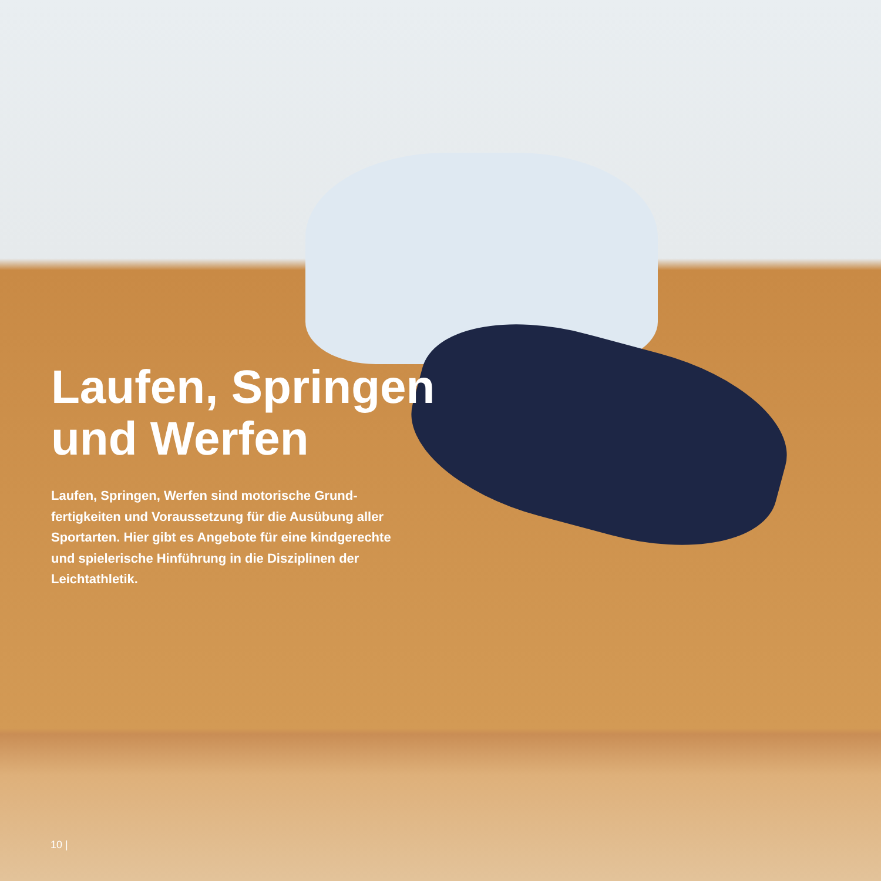Laufen, Springen
und Werfen
Laufen, Springen, Werfen sind motorische Grund­fertigkeiten und Voraussetzung für die Ausübung aller Sportarten. Hier gibt es Angebote für eine kindgerechte und spielerische Hinführung in die Disziplinen der Leichtathletik.
10 |